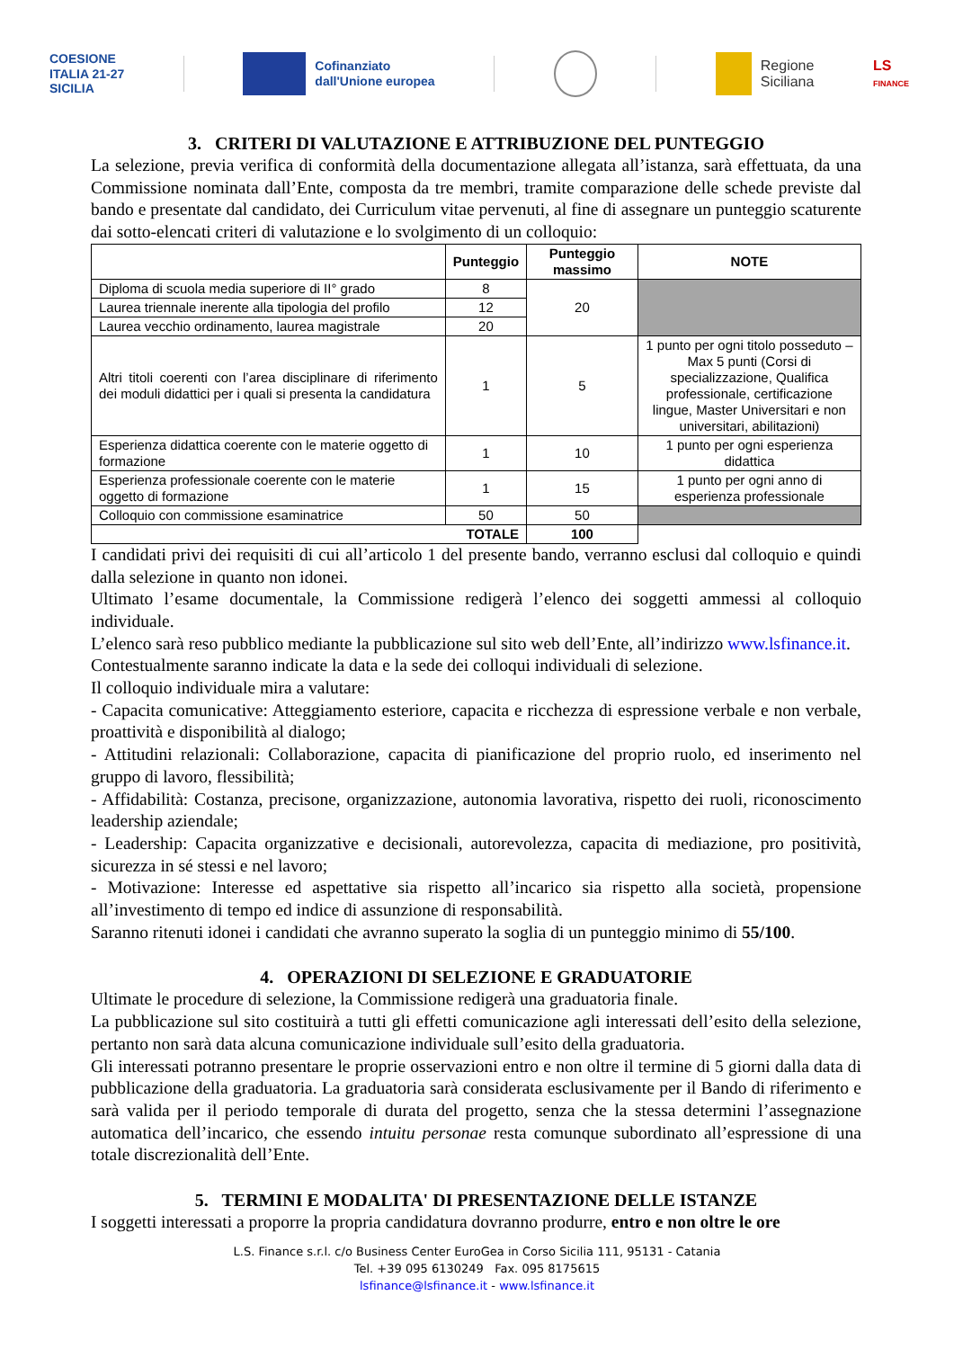COESIONE
ITALIA 21-27
SICILIA
Cofinanziato
dall'Unione europea
Regione
Siciliana
LS
FINANCE
3. CRITERI DI VALUTAZIONE E ATTRIBUZIONE DEL PUNTEGGIO
La selezione, previa verifica di conformità della documentazione allegata all’istanza, sarà effettuata, da una Commissione nominata dall’Ente, composta da tre membri, tramite comparazione delle schede previste dal bando e presentate dal candidato, dei Curriculum vitae pervenuti, al fine di assegnare un punteggio scaturente dai sotto-elencati criteri di valutazione e lo svolgimento di un colloquio:
| | Punteggio | Punteggio massimo | NOTE |
| --- | --- | --- | --- |
| Diploma di scuola media superiore di II° grado | 8 | 20 | |
| Laurea triennale inerente alla tipologia del profilo | 12 | | |
| Laurea vecchio ordinamento, laurea magistrale | 20 | | |
| Altri titoli coerenti con l’area disciplinare di riferimento dei moduli didattici per i quali si presenta la candidatura | 1 | 5 | 1 punto per ogni titolo posseduto – Max 5 punti (Corsi di specializzazione, Qualifica professionale, certificazione lingue, Master Universitari e non universitari, abilitazioni) |
| Esperienza didattica coerente con le materie oggetto di formazione | 1 | 10 | 1 punto per ogni esperienza didattica |
| Esperienza professionale coerente con le materie oggetto di formazione | 1 | 15 | 1 punto per ogni anno di esperienza professionale |
| Colloquio con commissione esaminatrice | 50 | 50 | |
| TOTALE | | 100 | |
I candidati privi dei requisiti di cui all’articolo 1 del presente bando, verranno esclusi dal colloquio e quindi dalla selezione in quanto non idonei.
Ultimato l’esame documentale, la Commissione redigerà l’elenco dei soggetti ammessi al colloquio individuale.
L’elenco sarà reso pubblico mediante la pubblicazione sul sito web dell’Ente, all’indirizzo www.lsfinance.it.
Contestualmente saranno indicate la data e la sede dei colloqui individuali di selezione.
Il colloquio individuale mira a valutare:
- Capacita comunicative: Atteggiamento esteriore, capacita e ricchezza di espressione verbale e non verbale, proattività e disponibilità al dialogo;
- Attitudini relazionali: Collaborazione, capacita di pianificazione del proprio ruolo, ed inserimento nel gruppo di lavoro, flessibilità;
- Affidabilità: Costanza, precisone, organizzazione, autonomia lavorativa, rispetto dei ruoli, riconoscimento leadership aziendale;
- Leadership: Capacita organizzative e decisionali, autorevolezza, capacita di mediazione, pro positività, sicurezza in sé stessi e nel lavoro;
- Motivazione: Interesse ed aspettative sia rispetto all’incarico sia rispetto alla società, propensione all’investimento di tempo ed indice di assunzione di responsabilità.
Saranno ritenuti idonei i candidati che avranno superato la soglia di un punteggio minimo di 55/100.
4. OPERAZIONI DI SELEZIONE E GRADUATORIE
Ultimate le procedure di selezione, la Commissione redigerà una graduatoria finale.
La pubblicazione sul sito costituirà a tutti gli effetti comunicazione agli interessati dell’esito della selezione, pertanto non sarà data alcuna comunicazione individuale sull’esito della graduatoria.
Gli interessati potranno presentare le proprie osservazioni entro e non oltre il termine di 5 giorni dalla data di pubblicazione della graduatoria. La graduatoria sarà considerata esclusivamente per il Bando di riferimento e sarà valida per il periodo temporale di durata del progetto, senza che la stessa determini l’assegnazione automatica dell’incarico, che essendo intuitu personae resta comunque subordinato all’espressione di una totale discrezionalità dell’Ente.
5. TERMINI E MODALITA' DI PRESENTAZIONE DELLE ISTANZE
I soggetti interessati a proporre la propria candidatura dovranno produrre, entro e non oltre le ore
L.S. Finance s.r.l. c/o Business Center EuroGea in Corso Sicilia 111, 95131 - Catania
Tel. +39 095 6130249 Fax. 095 8175615
lsfinance@lsfinance.it - www.lsfinance.it